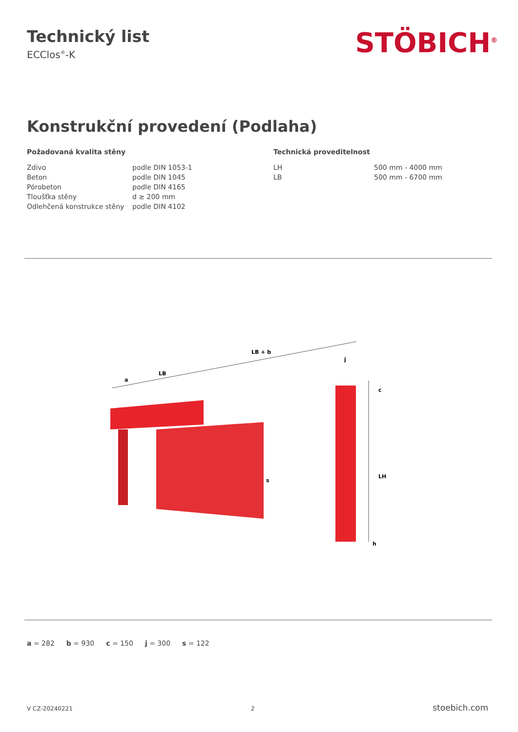Technický list
ECClos<sup>®</sup>-K
STÖBICH<sup>®</sup>
Konstrukční provedení (Podlaha)
Požadovaná kvalita stěny
| Zdivo | podle DIN 1053-1 |
| Beton | podle DIN 1045 |
| Pórobeton | podle DIN 4165 |
| Tloušťka stěny | d ≥ 200 mm |
| Odlehčená konstrukce stěny | podle DIN 4102 |
Technická proveditelnost
| LH | 500 mm - 4000 mm |
| LB | 500 mm - 6700 mm |
LB + b
LB
a
j
c
LH
s
h
a = 282 b = 930 c = 150 j = 300 s = 122
V CZ-20240221 2 stoebich.com